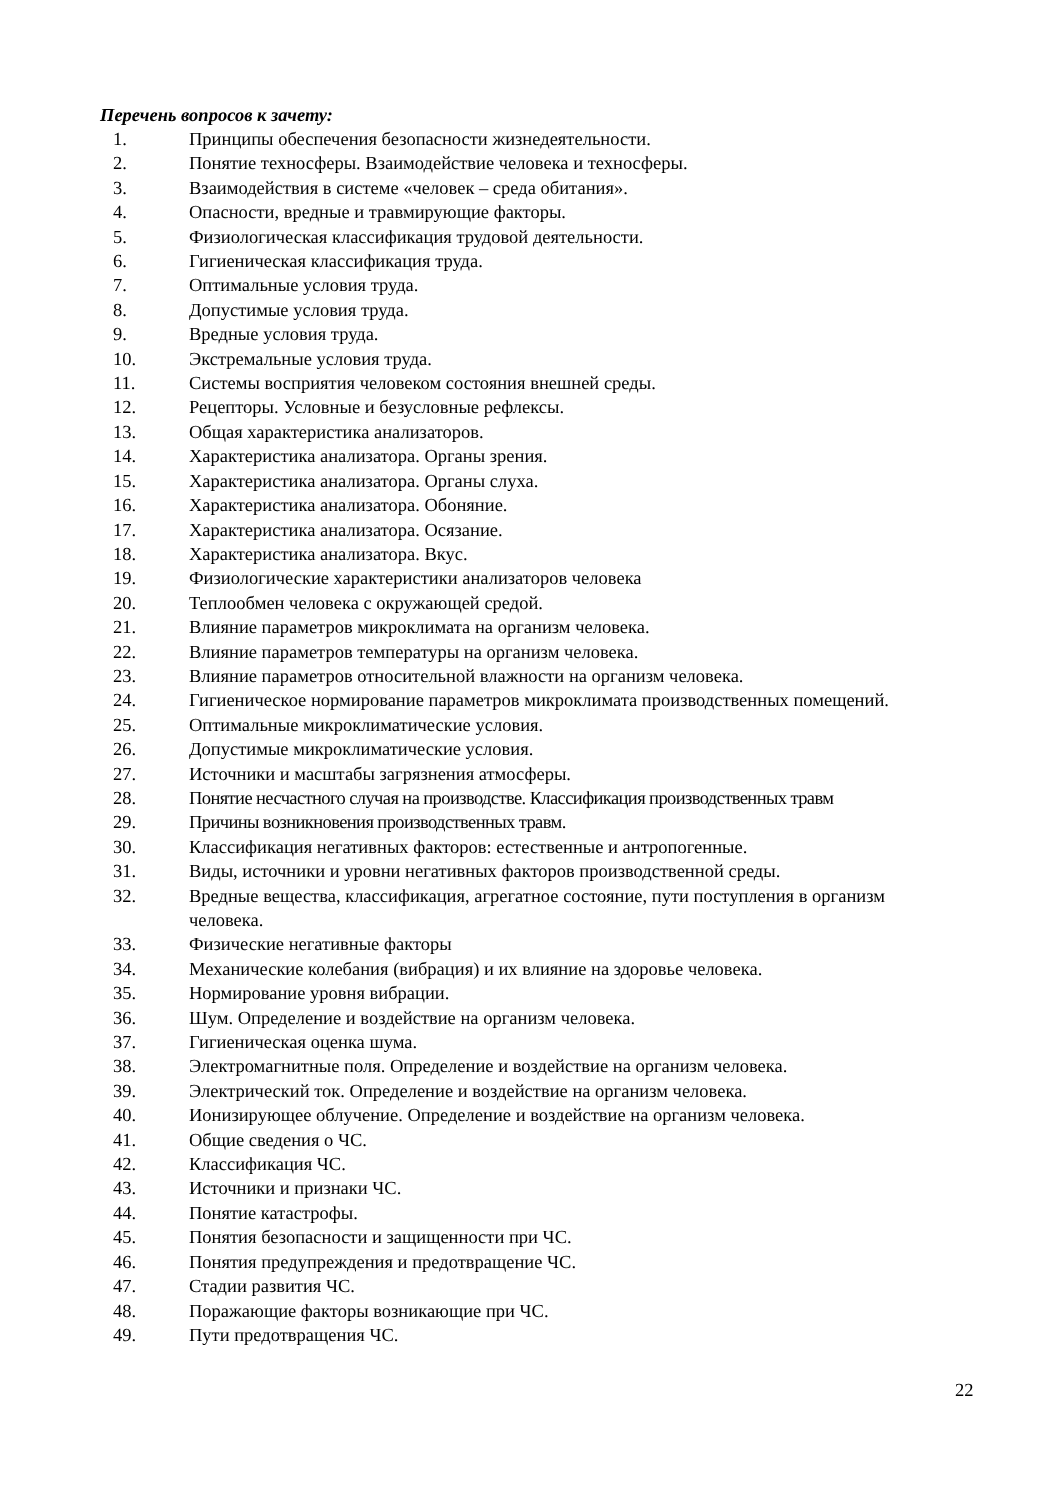Перечень вопросов к зачету:
1. Принципы обеспечения безопасности жизнедеятельности.
2. Понятие техносферы. Взаимодействие человека и техносферы.
3. Взаимодействия в системе «человек – среда обитания».
4. Опасности, вредные и травмирующие факторы.
5. Физиологическая классификация трудовой деятельности.
6. Гигиеническая классификация труда.
7. Оптимальные условия труда.
8. Допустимые условия труда.
9. Вредные условия труда.
10. Экстремальные условия труда.
11. Системы восприятия человеком состояния внешней среды.
12. Рецепторы. Условные и безусловные рефлексы.
13. Общая характеристика анализаторов.
14. Характеристика анализатора. Органы зрения.
15. Характеристика анализатора. Органы слуха.
16. Характеристика анализатора. Обоняние.
17. Характеристика анализатора. Осязание.
18. Характеристика анализатора. Вкус.
19. Физиологические характеристики анализаторов человека
20. Теплообмен человека с окружающей средой.
21. Влияние параметров микроклимата на организм человека.
22. Влияние параметров температуры на организм человека.
23. Влияние параметров относительной влажности на организм человека.
24. Гигиеническое нормирование параметров микроклимата производственных помещений.
25. Оптимальные микроклиматические условия.
26. Допустимые микроклиматические условия.
27. Источники и масштабы загрязнения атмосферы.
28. Понятие несчастного случая на производстве. Классификация производственных травм
29. Причины возникновения производственных травм.
30. Классификация негативных факторов: естественные и антропогенные.
31. Виды, источники и уровни негативных факторов производственной среды.
32. Вредные вещества, классификация, агрегатное состояние, пути поступления в организм человека.
33. Физические негативные факторы
34. Механические колебания (вибрация) и их влияние на здоровье человека.
35. Нормирование уровня вибрации.
36. Шум. Определение и воздействие на организм человека.
37. Гигиеническая оценка шума.
38. Электромагнитные поля. Определение и воздействие на организм человека.
39. Электрический ток. Определение и воздействие на организм человека.
40. Ионизирующее облучение. Определение и воздействие на организм человека.
41. Общие сведения о ЧС.
42. Классификация ЧС.
43. Источники и признаки ЧС.
44. Понятие катастрофы.
45. Понятия безопасности и защищенности при ЧС.
46. Понятия предупреждения и предотвращение ЧС.
47. Стадии развития ЧС.
48. Поражающие факторы возникающие при ЧС.
49. Пути предотвращения ЧС.
22